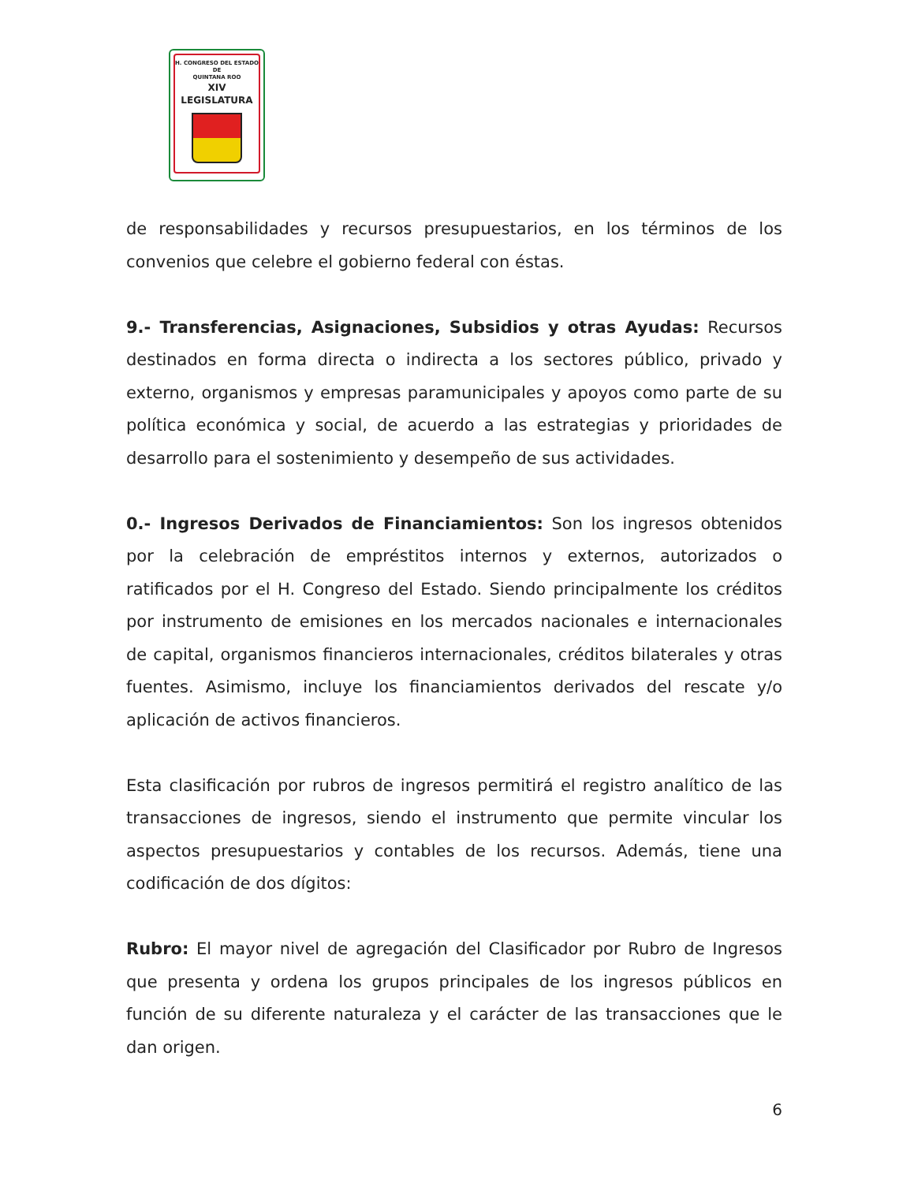H. CONGRESO DEL ESTADO
DE
QUINTANA ROO
XIV LEGISLATURA
de responsabilidades y recursos presupuestarios, en los términos de los convenios que celebre el gobierno federal con éstas.
9.- Transferencias, Asignaciones, Subsidios y otras Ayudas: Recursos destinados en forma directa o indirecta a los sectores público, privado y externo, organismos y empresas paramunicipales y apoyos como parte de su política económica y social, de acuerdo a las estrategias y prioridades de desarrollo para el sostenimiento y desempeño de sus actividades.
0.- Ingresos Derivados de Financiamientos: Son los ingresos obtenidos por la celebración de empréstitos internos y externos, autorizados o ratificados por el H. Congreso del Estado. Siendo principalmente los créditos por instrumento de emisiones en los mercados nacionales e internacionales de capital, organismos financieros internacionales, créditos bilaterales y otras fuentes. Asimismo, incluye los financiamientos derivados del rescate y/o aplicación de activos financieros.
Esta clasificación por rubros de ingresos permitirá el registro analítico de las transacciones de ingresos, siendo el instrumento que permite vincular los aspectos presupuestarios y contables de los recursos. Además, tiene una codificación de dos dígitos:
Rubro: El mayor nivel de agregación del Clasificador por Rubro de Ingresos que presenta y ordena los grupos principales de los ingresos públicos en función de su diferente naturaleza y el carácter de las transacciones que le dan origen.
6